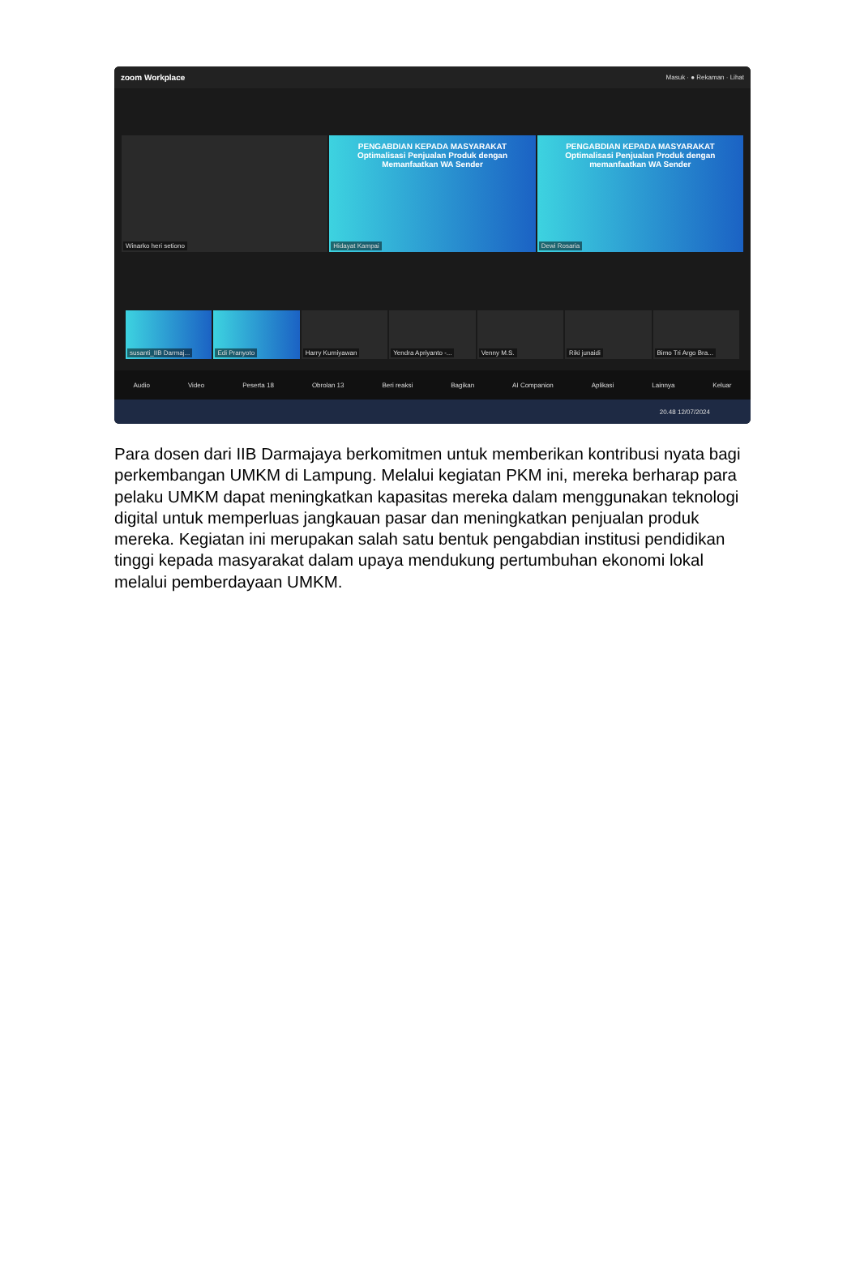zoom Workplace Masuk · ● Rekaman · Lihat
Winarko heri setiono
PENGABDIAN KEPADA MASYARAKAT Optimalisasi Penjualan Produk dengan Memanfaatkan WA Sender
Hidayat Kampai
PENGABDIAN KEPADA MASYARAKAT Optimalisasi Penjualan Produk dengan memanfaatkan WA Sender
Dewi Rosaria
susanti_IIB Darmaj...
Edi Pranyoto
Harry Kurniyawan
Yendra Apriyanto -...
Venny M.S.
Riki junaidi
Bimo Tri Argo Bra...
Audio Video Peserta 18 Obrolan 13 Beri reaksi Bagikan AI Companion Aplikasi Lainnya Keluar
20.48 12/07/2024
Para dosen dari IIB Darmajaya berkomitmen untuk memberikan kontribusi nyata bagi perkembangan UMKM di Lampung. Melalui kegiatan PKM ini, mereka berharap para pelaku UMKM dapat meningkatkan kapasitas mereka dalam menggunakan teknologi digital untuk memperluas jangkauan pasar dan meningkatkan penjualan produk mereka. Kegiatan ini merupakan salah satu bentuk pengabdian institusi pendidikan tinggi kepada masyarakat dalam upaya mendukung pertumbuhan ekonomi lokal melalui pemberdayaan UMKM.